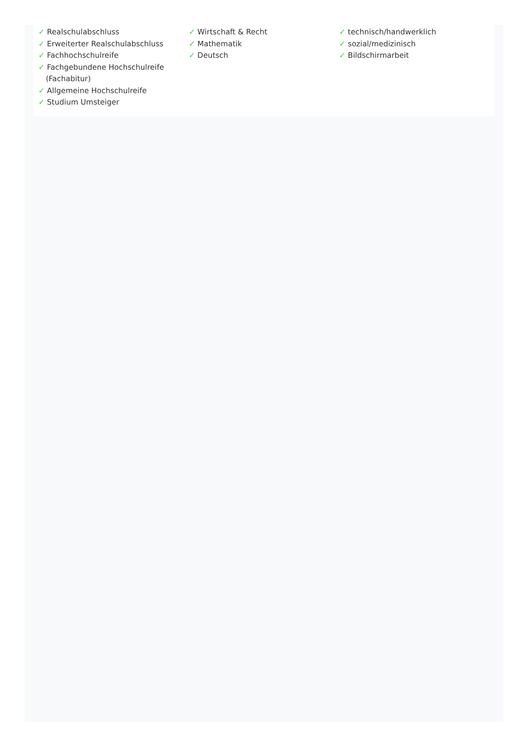✓ Realschulabschluss
✓ Erweiterter Realschulabschluss
✓ Fachhochschulreife
✓ Fachgebundene Hochschulreife (Fachabitur)
✓ Allgemeine Hochschulreife
✓ Studium Umsteiger
✓ Wirtschaft & Recht
✓ Mathematik
✓ Deutsch
✓ technisch/handwerklich
✓ sozial/medizinisch
✓ Bildschirmarbeit